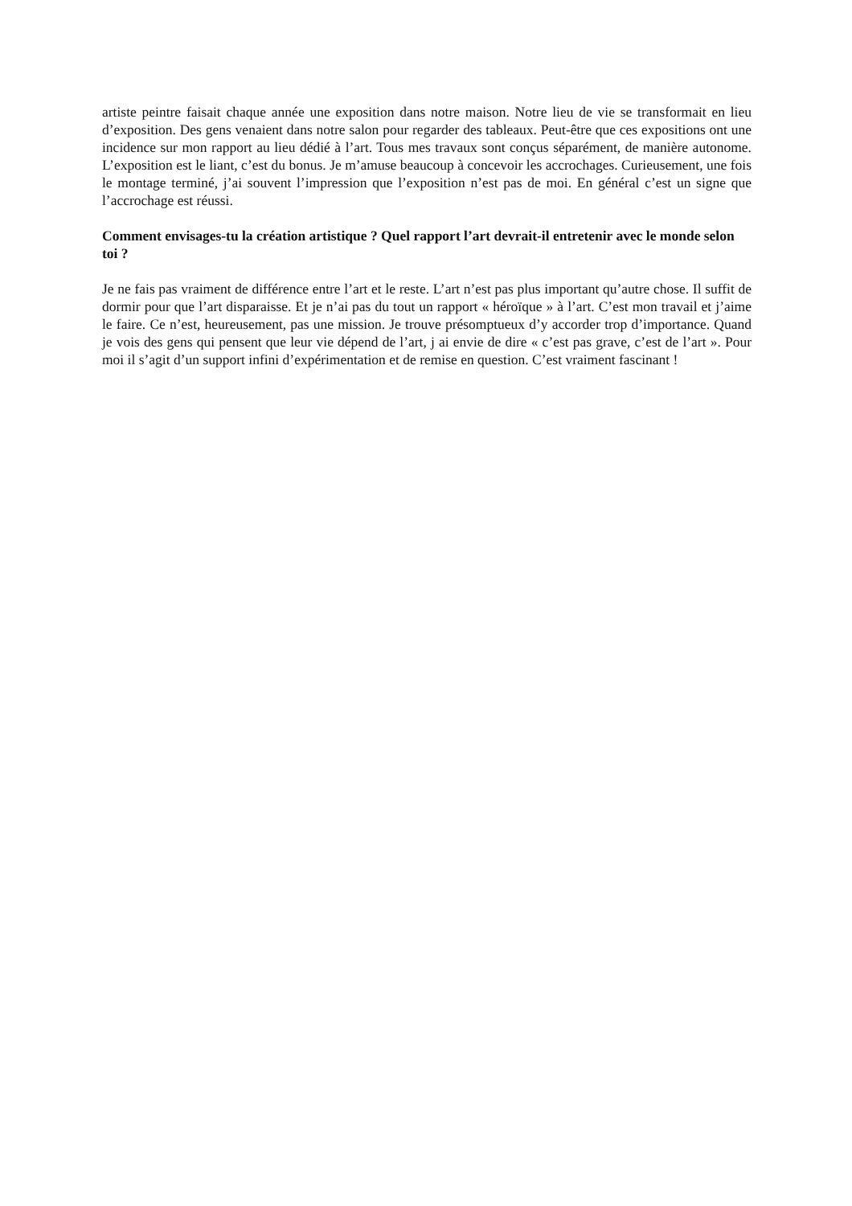artiste peintre faisait chaque année une exposition dans notre maison. Notre lieu de vie se transformait en lieu d’exposition. Des gens venaient dans notre salon pour regarder des tableaux. Peut-être que ces expositions ont une incidence sur mon rapport au lieu dédié à l’art. Tous mes travaux sont conçus séparément, de manière autonome. L’exposition est le liant, c’est du bonus. Je m’amuse beaucoup à concevoir les accrochages. Curieusement, une fois le montage terminé, j’ai souvent l’impression que l’exposition n’est pas de moi. En général c’est un signe que l’accrochage est réussi.
Comment envisages-tu la création artistique ? Quel rapport l’art devrait-il entretenir avec le monde selon toi ?
Je ne fais pas vraiment de différence entre l’art et le reste. L’art n’est pas plus important qu’autre chose. Il suffit de dormir pour que l’art disparaisse. Et je n’ai pas du tout un rapport « héroïque » à l’art. C’est mon travail et j’aime le faire. Ce n’est, heureusement, pas une mission. Je trouve présomptueux d’y accorder trop d’importance. Quand je vois des gens qui pensent que leur vie dépend de l’art, j ai envie de dire « c’est pas grave, c’est de l’art ». Pour moi il s’agit d’un support infini d’expérimentation et de remise en question. C’est vraiment fascinant !